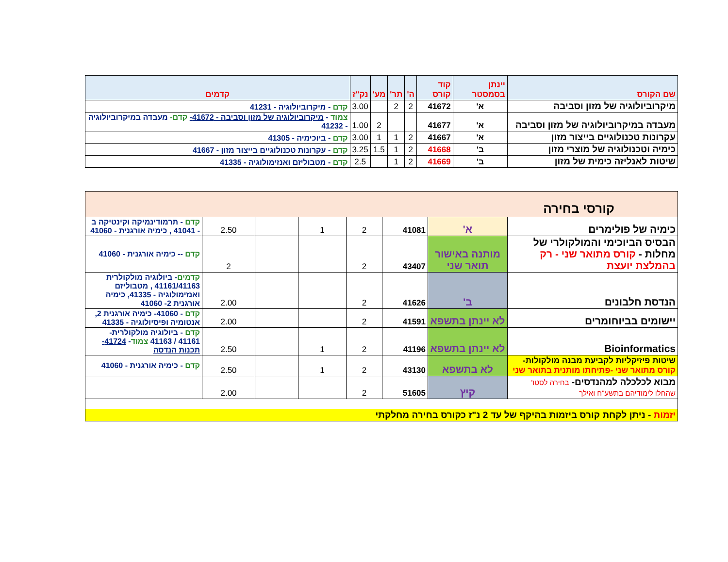| שם הקורס | יינתן בסמסטר | קוד קורס | ה' | תר' | מע' | נק"ז | קדמים |
| --- | --- | --- | --- | --- | --- | --- | --- |
| מיקרוביולוגיה של מזון וסביבה | א' | 41672 | 2 | 2 | | 3.00 | קדם - מיקרוביולוגיה - 41231 |
| מעבדה במיקרוביולוגיה של מזון וסביבה | א' | 41677 | | | 2 | 1.00 | צמוד - מיקרוביולוגיה של מזון וסביבה - 41672- קדם- מעבדה במיקרוביולוגיה - 41232 |
| עקרונות טכנולוגיים בייצור מזון | א' | 41667 | 2 | 1 | 1 | 3.00 | קדם - ביוכימיה - 41305 |
| כימיה וטכנולוגיה של מוצרי מזון | ב' | 41668 | 2 | 1 | 1.5 | 3.25 | קדם - עקרונות טכנולוגיים בייצור מזון - 41667 |
| שיטות לאנליזה כימית של מזון | ב' | 41669 | 2 | 1 | | 2.5 | קדם - מטבוליזם ואנזימולוגיה - 41335 |
| קורסי בחירה | | | | | | | |
| כימיה של פולימרים | א' | 41081 | 2 | 1 | | 2.50 | קדם - תרמודינמיקה וקינטיקה ב - 41041 , כימיה אורגנית - 41060 |
| הבסיס הביוכימי והמולקולרי של מחלות - קורס מתואר שני - רק בהמלצת יועצת | מותנה באישור תואר שני | 43407 | 2 | | | 2 | קדם -- כימיה אורגנית - 41060 |
| הנדסת חלבונים | ב' | 41626 | 2 | | | 2.00 | קדמים - ביולוגיה מולקולרית 41161/41163 , מטבוליזם ואנזימולוגיה - 41335, כימיה אורגנית 2- 41060 |
| יישומים בביוחומרים | לא יינתן בתשפא | 41591 | 2 | | | 2.00 | קדם - 41060- כימיה אורגנית 2, אנטומיה ופיסיולוגיה - 41335 |
| Bioinformatics | לא יינתן בתשפא | 41196 | 2 | 1 | | 2.50 | קדם - ביולוגיה מולקולרית- 41161 / 41163 צמוד - 41724- תכנות הנדסה |
| שיטות פיזיקליות לקביעת מבנה מולקולות- קורס מתואר שני -פתיחתו מותנית בתואר שני | לא בתשפא | 43130 | 2 | 1 | | 2.50 | קדם - כימיה אורגנית - 41060 |
| מבוא לכלכלה למהנדסים- בחירה לסטו' שהחלו לימודיהם בתשע"ח ואילך | קיץ | 51605 | 2 | | | 2.00 | |
| יזמות - ניתן לקחת קורס ביזמות בהיקף של עד 2 נ"ז כקורס בחירה מחלקתי | | | | | | | |